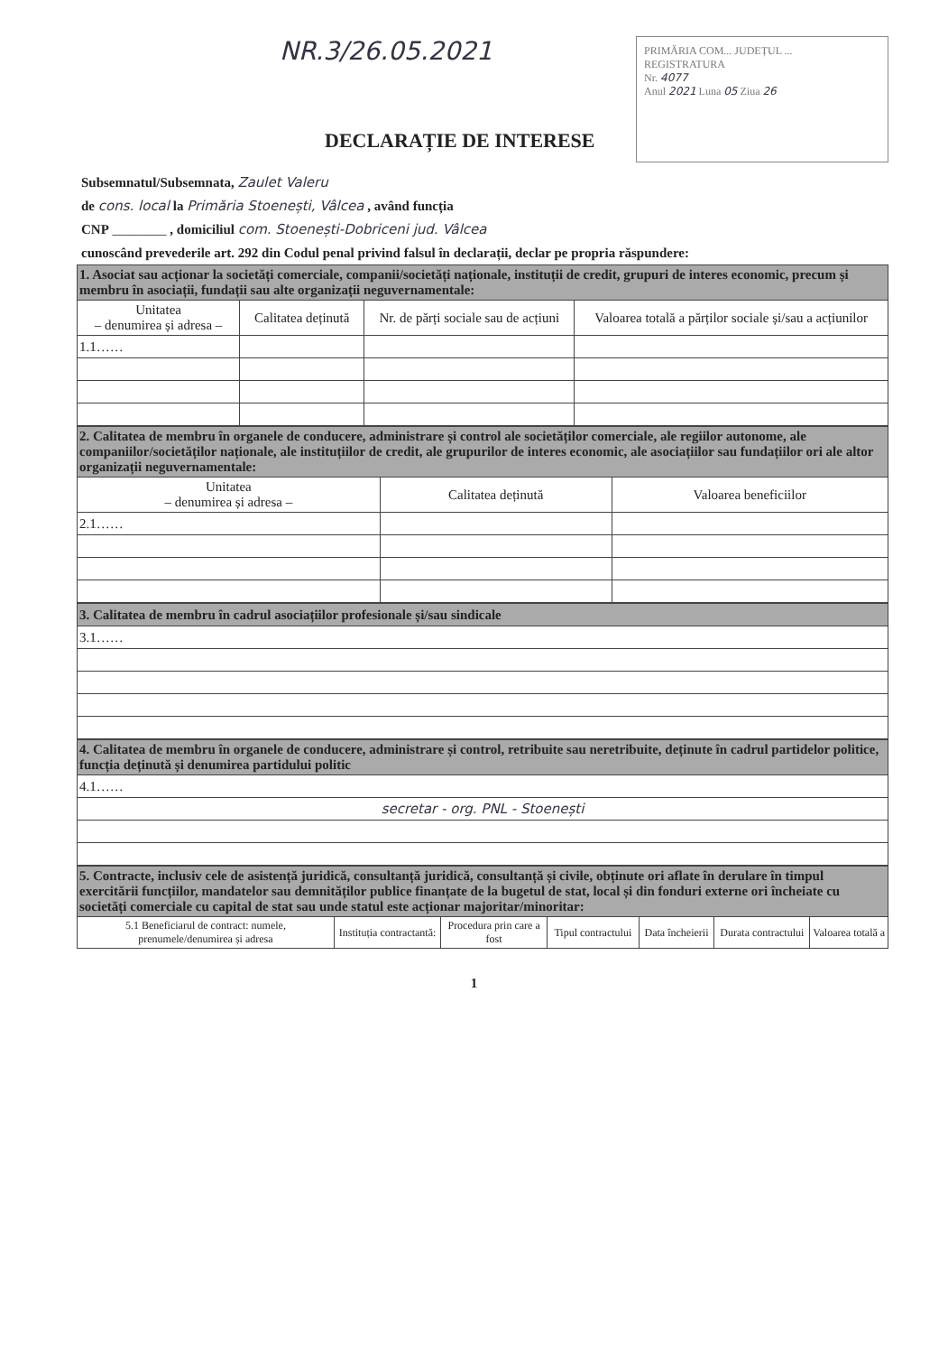NR.3/26.05.2021
PRIMĂRIA COM... JUDEȚUL ...
REGISTRATURA
Nr. 4077
Anul 2021 Luna 05 Ziua 26
DECLARAȚIE DE INTERESE
Subsemnatul/Subsemnata, Zaulet Valeru
de cons. local la Primăria Stoenești, Vâlcea , având funcția
CNP ________ , domiciliul com. Stoenești-Dobriceni jud. Vâlcea
cunoscând prevederile art. 292 din Codul penal privind falsul în declarații, declar pe propria răspundere:
| 1. Asociat sau acționar la societăți comerciale, companii/societăți naționale, instituții de credit, grupuri de interes economic, precum și membru în asociații, fundații sau alte organizații neguvernamentale: | | | |
| Unitatea – denumirea și adresa – | Calitatea deținută | Nr. de părți sociale sau de acțiuni | Valoarea totală a părților sociale și/sau a acțiunilor |
| 1.1…… | | | |
| 2. Calitatea de membru în organele de conducere, administrare și control ale societăților comerciale, ale regiilor autonome, ale companiilor/societăților naționale, ale instituțiilor de credit, ale grupurilor de interes economic, ale asociațiilor sau fundațiilor ori ale altor organizații neguvernamentale: | | |
| Unitatea – denumirea și adresa – | Calitatea deținută | Valoarea beneficiilor |
| 2.1…… | | |
| 3. Calitatea de membru în cadrul asociațiilor profesionale și/sau sindicale |
| 3.1…… |
| 4. Calitatea de membru în organele de conducere, administrare și control, retribuite sau neretribuite, deținute în cadrul partidelor politice, funcția deținută și denumirea partidului politic |
| 4.1…… |
| secretar - org. PNL - Stoenești |
| 5. Contracte, inclusiv cele de asistență juridică, consultanță juridică, consultanță și civile, obținute ori aflate în derulare în timpul exercitării funcțiilor, mandatelor sau demnităților publice finanțate de la bugetul de stat, local și din fonduri externe ori încheiate cu societăți comerciale cu capital de stat sau unde statul este acționar majoritar/minoritar: | | | | | | |
| 5.1 Beneficiarul de contract: numele, prenumele/denumirea și adresa | Instituția contractantă: | Procedura prin care a fost | Tipul contractului | Data încheierii | Durata contractului | Valoarea totală a |
1